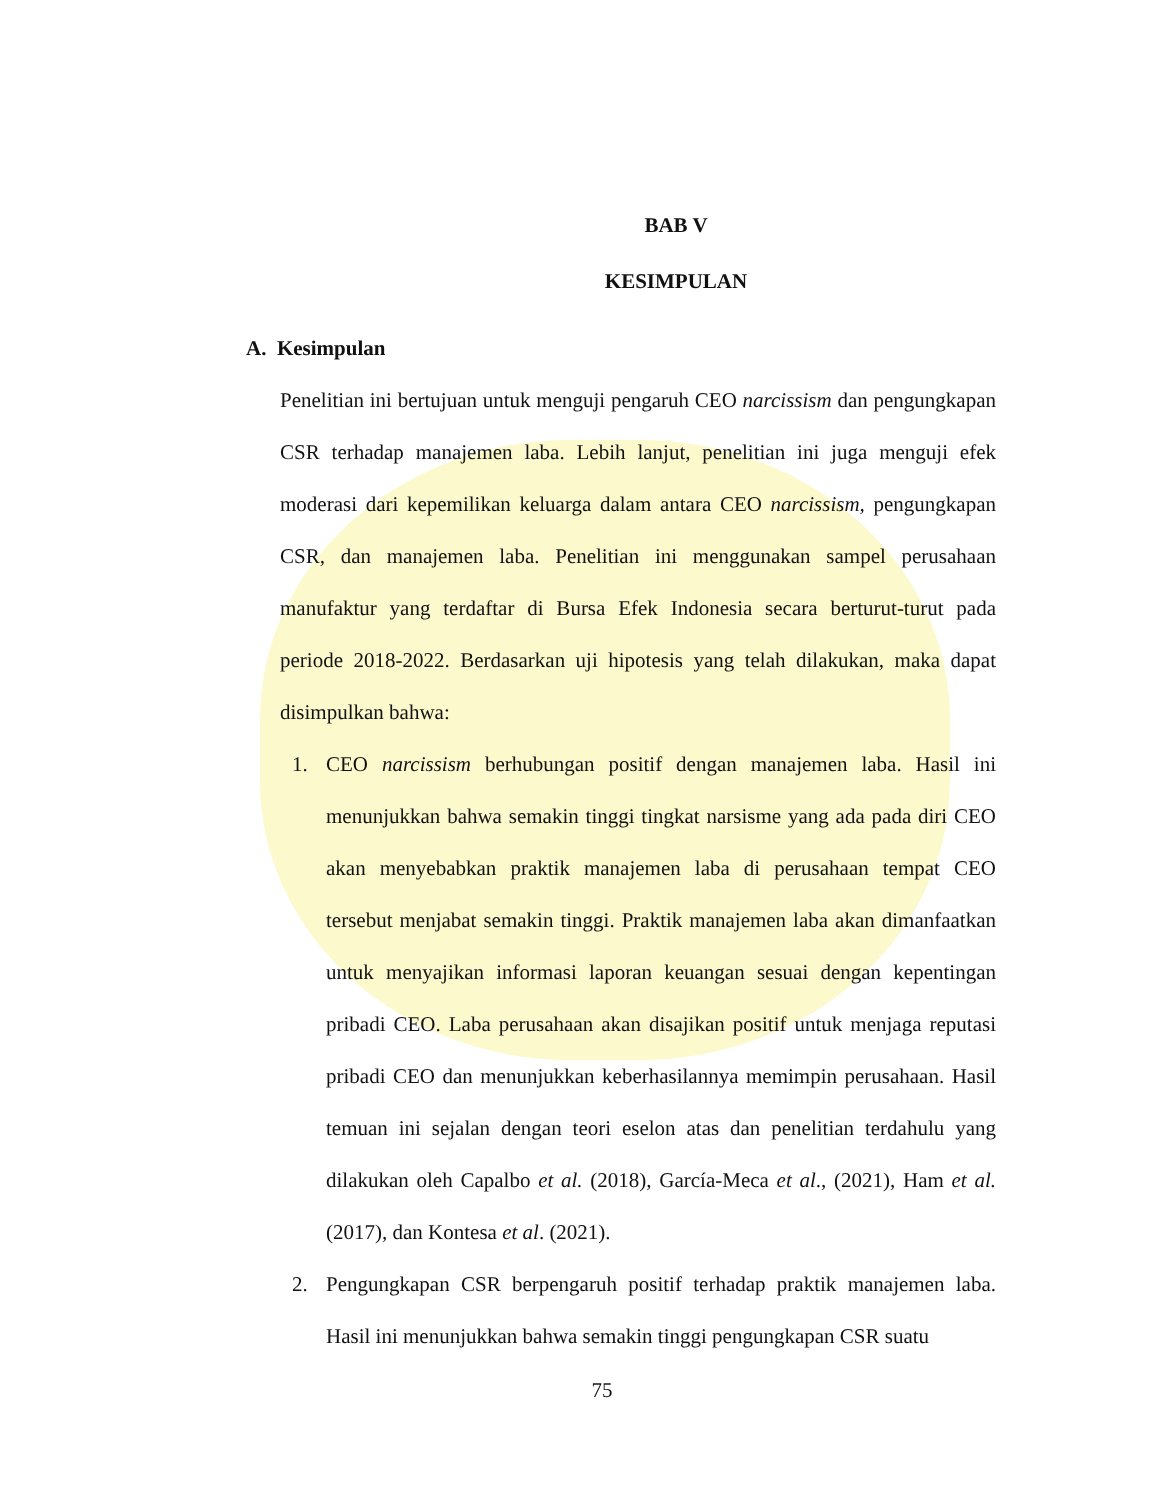BAB V
KESIMPULAN
A. Kesimpulan
Penelitian ini bertujuan untuk menguji pengaruh CEO narcissism dan pengungkapan CSR terhadap manajemen laba. Lebih lanjut, penelitian ini juga menguji efek moderasi dari kepemilikan keluarga dalam antara CEO narcissism, pengungkapan CSR, dan manajemen laba. Penelitian ini menggunakan sampel perusahaan manufaktur yang terdaftar di Bursa Efek Indonesia secara berturut-turut pada periode 2018-2022. Berdasarkan uji hipotesis yang telah dilakukan, maka dapat disimpulkan bahwa:
1. CEO narcissism berhubungan positif dengan manajemen laba. Hasil ini menunjukkan bahwa semakin tinggi tingkat narsisme yang ada pada diri CEO akan menyebabkan praktik manajemen laba di perusahaan tempat CEO tersebut menjabat semakin tinggi. Praktik manajemen laba akan dimanfaatkan untuk menyajikan informasi laporan keuangan sesuai dengan kepentingan pribadi CEO. Laba perusahaan akan disajikan positif untuk menjaga reputasi pribadi CEO dan menunjukkan keberhasilannya memimpin perusahaan. Hasil temuan ini sejalan dengan teori eselon atas dan penelitian terdahulu yang dilakukan oleh Capalbo et al. (2018), García-Meca et al., (2021), Ham et al. (2017), dan Kontesa et al. (2021).
2. Pengungkapan CSR berpengaruh positif terhadap praktik manajemen laba. Hasil ini menunjukkan bahwa semakin tinggi pengungkapan CSR suatu
75